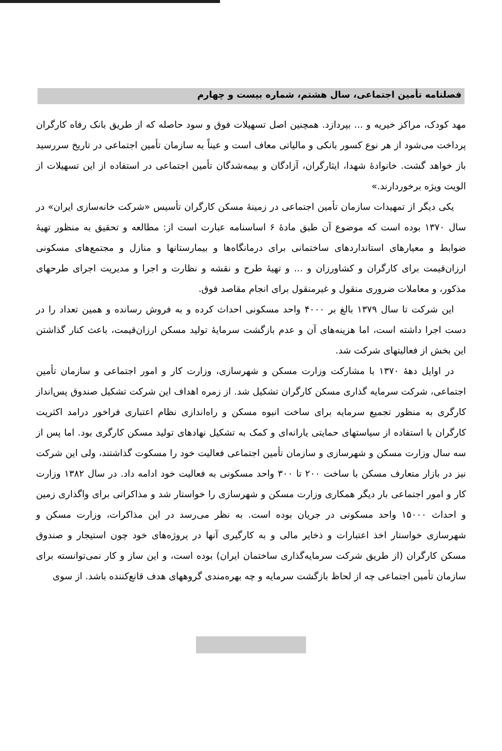فصلنامه تأمین اجتماعی، سال هشتم، شماره بیست و چهارم
مهد کودک، مراکز خیریه و ... بپردازد. همچنین اصل تسهیلات فوق و سود حاصله که از طریق بانک رفاه کارگران پرداخت می‌شود از هر نوع کسور بانکی و مالیاتی معاف است و عیناً به سازمان تأمین اجتماعی در تاریخ سررسید باز خواهد گشت. خانوادهٔ شهدا، ایثارگران، آزادگان و بیمه‌شدگان تأمین اجتماعی در استفاده از این تسهیلات از الویت ویژه برخوردارند.»
یکی دیگر از تمهیدات سازمان تأمین اجتماعی در زمینهٔ مسکن کارگران تأسیس «شرکت خانه‌سازی ایران» در سال ۱۳۷۰ بوده است که موضوع آن طبق مادهٔ ۶ اساسنامه عبارت است از: مطالعه و تحقیق به منظور تهیهٔ ضوابط و معیارهای استانداردهای ساختمانی برای درمانگاه‌ها و بیمارستانها و منازل و مجتمع‌های مسکونی ارزان‌قیمت برای کارگران و کشاورزان و ... و تهیهٔ طرح و نقشه و نظارت و اجرا و مدیریت اجرای طرحهای مذکور، و معاملات ضروری منقول و غیرمنقول برای انجام مقاصد فوق.
این شرکت تا سال ۱۳۷۹ بالغ بر ۴۰۰۰ واحد مسکونی احداث کرده و به فروش رسانده و همین تعداد را در دست اجرا داشته است، اما هزینه‌های آن و عدم بازگشت سرمایهٔ تولید مسکن ارزان‌قیمت، باعث کنار گذاشتن این بخش از فعالیتهای شرکت شد.
در اوایل دههٔ ۱۳۷۰ با مشارکت وزارت مسکن و شهرسازی، وزارت کار و امور اجتماعی و سازمان تأمین اجتماعی، شرکت سرمایه گذاری مسکن کارگران تشکیل شد. از زمره اهداف این شرکت تشکیل صندوق پس‌انداز کارگری به منظور تجمیع سرمایه برای ساخت انبوه مسکن و راه‌اندازی نظام اعتباری فراخور درامد اکثریت کارگران با استفاده از سیاستهای حمایتی یارانه‌ای و کمک به تشکیل نهادهای تولید مسکن کارگری بود. اما پس از سه سال وزارت مسکن و شهرسازی و سازمان تأمین اجتماعی فعالیت خود را مسکوت گذاشتند، ولی این شرکت نیز در بازار متعارف مسکن با ساخت ۲۰۰ تا ۳۰۰ واحد مسکونی به فعالیت خود ادامه داد. در سال ۱۳۸۲ وزارت کار و امور اجتماعی بار دیگر همکاری وزارت مسکن و شهرسازی را خواستار شد و مذاکراتی برای واگذاری زمین و احداث ۱۵۰۰۰ واحد مسکونی در جریان بوده است. به نظر می‌رسد در این مذاکرات، وزارت مسکن و شهرسازی خواستار اخذ اعتبارات و ذخایر مالی و به کارگیری آنها در پروژه‌های خود چون استیجار و صندوق مسکن کارگران (از طریق شرکت سرمایه‌گذاری ساختمان ایران) بوده است، و این ساز و کار نمی‌توانسته برای سازمان تأمین اجتماعی چه از لحاظ بازگشت سرمایه و چه بهره‌مندی گروههای هدف قانع‌کننده باشد. از سوی